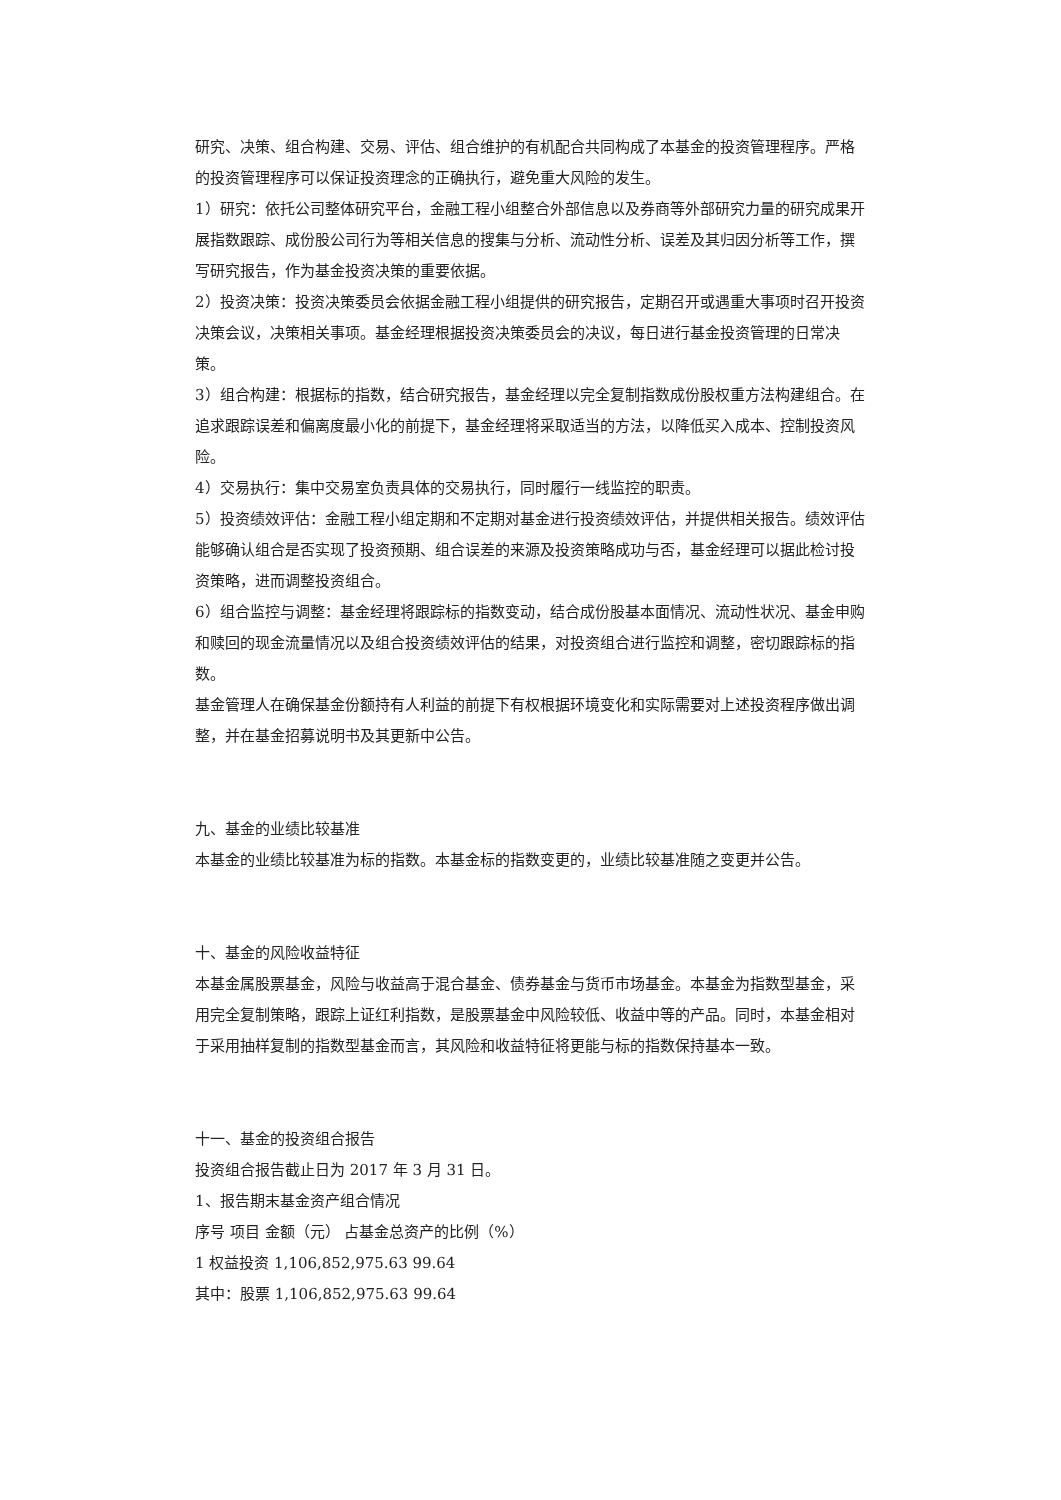研究、决策、组合构建、交易、评估、组合维护的有机配合共同构成了本基金的投资管理程序。严格的投资管理程序可以保证投资理念的正确执行，避免重大风险的发生。
1）研究：依托公司整体研究平台，金融工程小组整合外部信息以及券商等外部研究力量的研究成果开展指数跟踪、成份股公司行为等相关信息的搜集与分析、流动性分析、误差及其归因分析等工作，撰写研究报告，作为基金投资决策的重要依据。
2）投资决策：投资决策委员会依据金融工程小组提供的研究报告，定期召开或遇重大事项时召开投资决策会议，决策相关事项。基金经理根据投资决策委员会的决议，每日进行基金投资管理的日常决策。
3）组合构建：根据标的指数，结合研究报告，基金经理以完全复制指数成份股权重方法构建组合。在追求跟踪误差和偏离度最小化的前提下，基金经理将采取适当的方法，以降低买入成本、控制投资风险。
4）交易执行：集中交易室负责具体的交易执行，同时履行一线监控的职责。
5）投资绩效评估：金融工程小组定期和不定期对基金进行投资绩效评估，并提供相关报告。绩效评估能够确认组合是否实现了投资预期、组合误差的来源及投资策略成功与否，基金经理可以据此检讨投资策略，进而调整投资组合。
6）组合监控与调整：基金经理将跟踪标的指数变动，结合成份股基本面情况、流动性状况、基金申购和赎回的现金流量情况以及组合投资绩效评估的结果，对投资组合进行监控和调整，密切跟踪标的指数。
基金管理人在确保基金份额持有人利益的前提下有权根据环境变化和实际需要对上述投资程序做出调整，并在基金招募说明书及其更新中公告。
九、基金的业绩比较基准
本基金的业绩比较基准为标的指数。本基金标的指数变更的，业绩比较基准随之变更并公告。
十、基金的风险收益特征
本基金属股票基金，风险与收益高于混合基金、债券基金与货币市场基金。本基金为指数型基金，采用完全复制策略，跟踪上证红利指数，是股票基金中风险较低、收益中等的产品。同时，本基金相对于采用抽样复制的指数型基金而言，其风险和收益特征将更能与标的指数保持基本一致。
十一、基金的投资组合报告
投资组合报告截止日为 2017 年 3 月 31 日。
1、报告期末基金资产组合情况
序号 项目 金额（元） 占基金总资产的比例（%）
1 权益投资 1,106,852,975.63 99.64
其中：股票 1,106,852,975.63 99.64